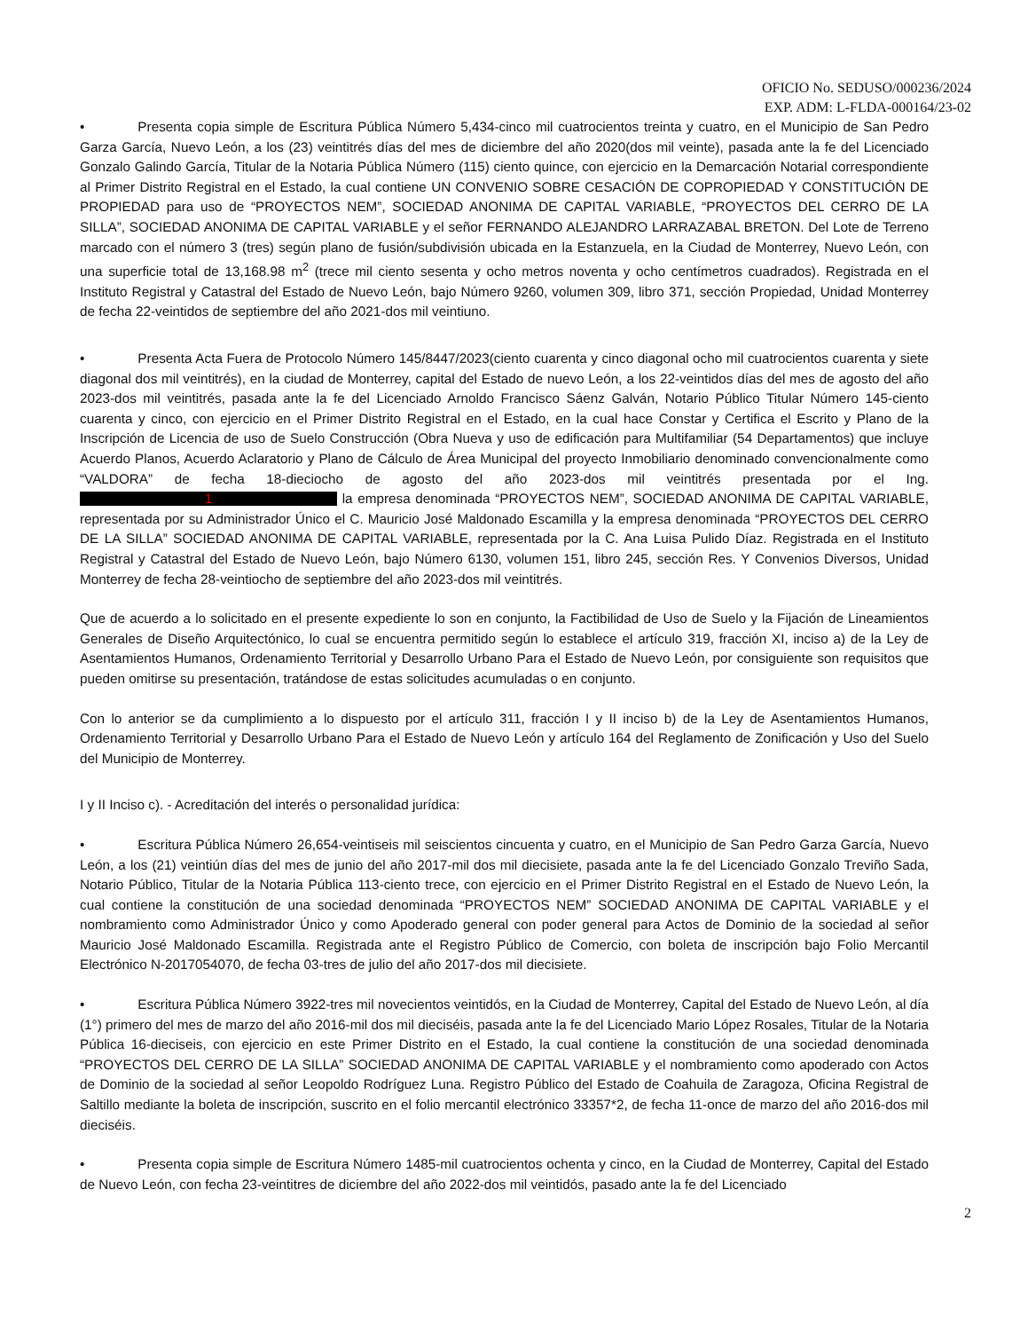OFICIO No. SEDUSO/000236/2024
EXP. ADM: L-FLDA-000164/23-02
• Presenta copia simple de Escritura Pública Número 5,434-cinco mil cuatrocientos treinta y cuatro, en el Municipio de San Pedro Garza García, Nuevo León, a los (23) veintitrés días del mes de diciembre del año 2020(dos mil veinte), pasada ante la fe del Licenciado Gonzalo Galindo García, Titular de la Notaria Pública Número (115) ciento quince, con ejercicio en la Demarcación Notarial correspondiente al Primer Distrito Registral en el Estado, la cual contiene UN CONVENIO SOBRE CESACIÓN DE COPROPIEDAD Y CONSTITUCIÓN DE PROPIEDAD para uso de “PROYECTOS NEM”, SOCIEDAD ANONIMA DE CAPITAL VARIABLE, “PROYECTOS DEL CERRO DE LA SILLA”, SOCIEDAD ANONIMA DE CAPITAL VARIABLE y el señor FERNANDO ALEJANDRO LARRAZABAL BRETON. Del Lote de Terreno marcado con el número 3 (tres) según plano de fusión/subdivisión ubicada en la Estanzuela, en la Ciudad de Monterrey, Nuevo León, con una superficie total de 13,168.98 m<sup>2</sup> (trece mil ciento sesenta y ocho metros noventa y ocho centímetros cuadrados). Registrada en el Instituto Registral y Catastral del Estado de Nuevo León, bajo Número 9260, volumen 309, libro 371, sección Propiedad, Unidad Monterrey de fecha 22-veintidos de septiembre del año 2021-dos mil veintiuno.
• Presenta Acta Fuera de Protocolo Número 145/8447/2023(ciento cuarenta y cinco diagonal ocho mil cuatrocientos cuarenta y siete diagonal dos mil veintitrés), en la ciudad de Monterrey, capital del Estado de nuevo León, a los 22-veintidos días del mes de agosto del año 2023-dos mil veintitrés, pasada ante la fe del Licenciado Arnoldo Francisco Sáenz Galván, Notario Público Titular Número 145-ciento cuarenta y cinco, con ejercicio en el Primer Distrito Registral en el Estado, en la cual hace Constar y Certifica el Escrito y Plano de la Inscripción de Licencia de uso de Suelo Construcción (Obra Nueva y uso de edificación para Multifamiliar (54 Departamentos) que incluye Acuerdo Planos, Acuerdo Aclaratorio y Plano de Cálculo de Área Municipal del proyecto Inmobiliario denominado convencionalmente como “VALDORA” de fecha 18-dieciocho de agosto del año 2023-dos mil veintitrés presentada por el Ing. 1 la empresa denominada “PROYECTOS NEM”, SOCIEDAD ANONIMA DE CAPITAL VARIABLE, representada por su Administrador Único el C. Mauricio José Maldonado Escamilla y la empresa denominada “PROYECTOS DEL CERRO DE LA SILLA” SOCIEDAD ANONIMA DE CAPITAL VARIABLE, representada por la C. Ana Luisa Pulido Díaz. Registrada en el Instituto Registral y Catastral del Estado de Nuevo León, bajo Número 6130, volumen 151, libro 245, sección Res. Y Convenios Diversos, Unidad Monterrey de fecha 28-veintiocho de septiembre del año 2023-dos mil veintitrés.
Que de acuerdo a lo solicitado en el presente expediente lo son en conjunto, la Factibilidad de Uso de Suelo y la Fijación de Lineamientos Generales de Diseño Arquitectónico, lo cual se encuentra permitido según lo establece el artículo 319, fracción XI, inciso a) de la Ley de Asentamientos Humanos, Ordenamiento Territorial y Desarrollo Urbano Para el Estado de Nuevo León, por consiguiente son requisitos que pueden omitirse su presentación, tratándose de estas solicitudes acumuladas o en conjunto.
Con lo anterior se da cumplimiento a lo dispuesto por el artículo 311, fracción I y II inciso b) de la Ley de Asentamientos Humanos, Ordenamiento Territorial y Desarrollo Urbano Para el Estado de Nuevo León y artículo 164 del Reglamento de Zonificación y Uso del Suelo del Municipio de Monterrey.
I y II Inciso c). - Acreditación del interés o personalidad jurídica:
• Escritura Pública Número 26,654-veintiseis mil seiscientos cincuenta y cuatro, en el Municipio de San Pedro Garza García, Nuevo León, a los (21) veintiún días del mes de junio del año 2017-mil dos mil diecisiete, pasada ante la fe del Licenciado Gonzalo Treviño Sada, Notario Público, Titular de la Notaria Pública 113-ciento trece, con ejercicio en el Primer Distrito Registral en el Estado de Nuevo León, la cual contiene la constitución de una sociedad denominada “PROYECTOS NEM” SOCIEDAD ANONIMA DE CAPITAL VARIABLE y el nombramiento como Administrador Único y como Apoderado general con poder general para Actos de Dominio de la sociedad al señor Mauricio José Maldonado Escamilla. Registrada ante el Registro Público de Comercio, con boleta de inscripción bajo Folio Mercantil Electrónico N-2017054070, de fecha 03-tres de julio del año 2017-dos mil diecisiete.
• Escritura Pública Número 3922-tres mil novecientos veintidós, en la Ciudad de Monterrey, Capital del Estado de Nuevo León, al día (1°) primero del mes de marzo del año 2016-mil dos mil dieciséis, pasada ante la fe del Licenciado Mario López Rosales, Titular de la Notaria Pública 16-dieciseis, con ejercicio en este Primer Distrito en el Estado, la cual contiene la constitución de una sociedad denominada “PROYECTOS DEL CERRO DE LA SILLA” SOCIEDAD ANONIMA DE CAPITAL VARIABLE y el nombramiento como apoderado con Actos de Dominio de la sociedad al señor Leopoldo Rodríguez Luna. Registro Público del Estado de Coahuila de Zaragoza, Oficina Registral de Saltillo mediante la boleta de inscripción, suscrito en el folio mercantil electrónico 33357*2, de fecha 11-once de marzo del año 2016-dos mil dieciséis.
• Presenta copia simple de Escritura Número 1485-mil cuatrocientos ochenta y cinco, en la Ciudad de Monterrey, Capital del Estado de Nuevo León, con fecha 23-veintitres de diciembre del año 2022-dos mil veintidós, pasado ante la fe del Licenciado
2